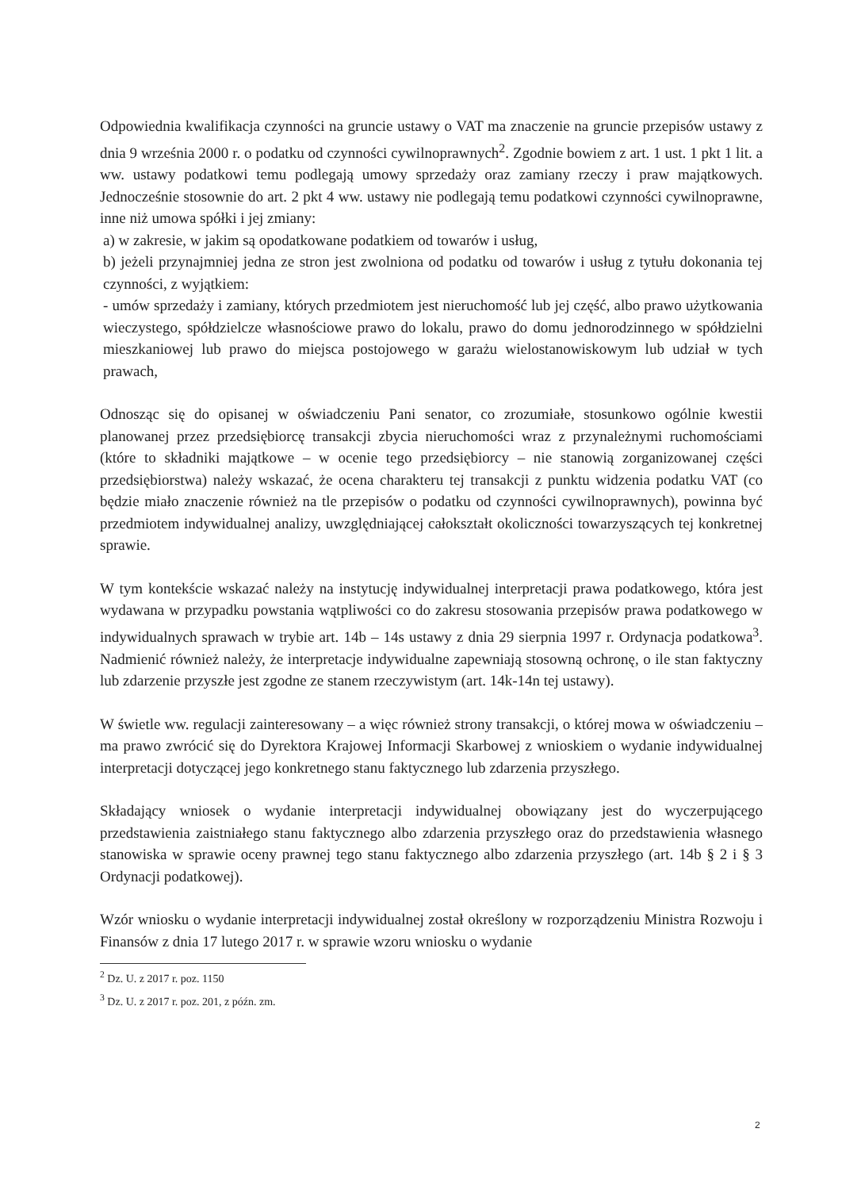Odpowiednia kwalifikacja czynności na gruncie ustawy o VAT ma znaczenie na gruncie przepisów ustawy z dnia 9 września 2000 r. o podatku od czynności cywilnoprawnych<sup>2</sup>. Zgodnie bowiem z art. 1 ust. 1 pkt 1 lit. a ww. ustawy podatkowi temu podlegają umowy sprzedaży oraz zamiany rzeczy i praw majątkowych. Jednocześnie stosownie do art. 2 pkt 4 ww. ustawy nie podlegają temu podatkowi czynności cywilnoprawne, inne niż umowa spółki i jej zmiany:
a) w zakresie, w jakim są opodatkowane podatkiem od towarów i usług,
b) jeżeli przynajmniej jedna ze stron jest zwolniona od podatku od towarów i usług z tytułu dokonania tej czynności, z wyjątkiem:
- umów sprzedaży i zamiany, których przedmiotem jest nieruchomość lub jej część, albo prawo użytkowania wieczystego, spółdzielcze własnościowe prawo do lokalu, prawo do domu jednorodzinnego w spółdzielni mieszkaniowej lub prawo do miejsca postojowego w garażu wielostanowiskowym lub udział w tych prawach,
Odnosząc się do opisanej w oświadczeniu Pani senator, co zrozumiałe, stosunkowo ogólnie kwestii planowanej przez przedsiębiorcę transakcji zbycia nieruchomości wraz z przynależnymi ruchomościami (które to składniki majątkowe – w ocenie tego przedsiębiorcy – nie stanowią zorganizowanej części przedsiębiorstwa) należy wskazać, że ocena charakteru tej transakcji z punktu widzenia podatku VAT (co będzie miało znaczenie również na tle przepisów o podatku od czynności cywilnoprawnych), powinna być przedmiotem indywidualnej analizy, uwzględniającej całokształt okoliczności towarzyszących tej konkretnej sprawie.
W tym kontekście wskazać należy na instytucję indywidualnej interpretacji prawa podatkowego, która jest wydawana w przypadku powstania wątpliwości co do zakresu stosowania przepisów prawa podatkowego w indywidualnych sprawach w trybie art. 14b – 14s ustawy z dnia 29 sierpnia 1997 r. Ordynacja podatkowa<sup>3</sup>. Nadmienić również należy, że interpretacje indywidualne zapewniają stosowną ochronę, o ile stan faktyczny lub zdarzenie przyszłe jest zgodne ze stanem rzeczywistym (art. 14k-14n tej ustawy).
W świetle ww. regulacji zainteresowany – a więc również strony transakcji, o której mowa w oświadczeniu – ma prawo zwrócić się do Dyrektora Krajowej Informacji Skarbowej z wnioskiem o wydanie indywidualnej interpretacji dotyczącej jego konkretnego stanu faktycznego lub zdarzenia przyszłego.
Składający wniosek o wydanie interpretacji indywidualnej obowiązany jest do wyczerpującego przedstawienia zaistniałego stanu faktycznego albo zdarzenia przyszłego oraz do przedstawienia własnego stanowiska w sprawie oceny prawnej tego stanu faktycznego albo zdarzenia przyszłego (art. 14b § 2 i § 3 Ordynacji podatkowej).
Wzór wniosku o wydanie interpretacji indywidualnej został określony w rozporządzeniu Ministra Rozwoju i Finansów z dnia 17 lutego 2017 r. w sprawie wzoru wniosku o wydanie
<sup>2</sup> Dz. U. z 2017 r. poz. 1150
<sup>3</sup> Dz. U. z 2017 r. poz. 201, z późn. zm.
2